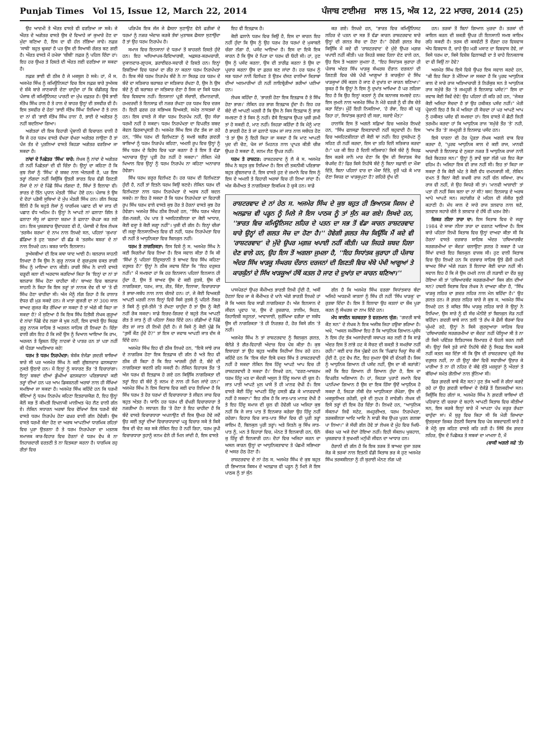Punjab Times Vol 15, Issue 12, March 22, 2014 ਪੰਜਾਬ ਟਾਈਮਜ਼ ਸਾਲ 15, ਅੰਕ 12, 22 ਮਾਰਚ, 2014 (25)
ਉਹ ਆਦਮੀ ਤੇ ਔਰਤ ਵਾਸਤੇ ਵੀ ਵਰਤਿਆ ਜਾ ਸਕੇ। ਜੇ ਔਰਤ ਦੇ ਅਗੇਤਰ ਵਾਸਤੇ ਉਸ ਦੇ ਵਿਆਹੇ ਜਾਂ ਕੁਆਰੇ ਹੋਣ ਦਾ ਮੁੱਦਾ ਬਣਿਆ ਹੈ, ਇਸ ਦਾ ਵੀ ਹੱਲ ਲੱਭਿਆ ਜਾਵੇ। ਲਫ਼ਜ਼ 'ਸਾਥੀ' ਬਹੁਤ ਢੁਕਵਾਂ ਹੈ ਪਰ ਉਸ ਦੀ ਸਿਆਸੀ ਰੰਗਤ ਬਣ ਗਈ ਹੈ। ਔਰਤ ਵਾਸਤੇ ਮੈਂ ਹਮੇਸ਼ਾ 'ਬੀਬੀ' ਲਫ਼ਜ਼ ਨੂੰ ਪਹਿਲ ਦਿੰਦਾ ਹਾਂ। ਇਹ ਹਰ ਉਮਰ ਤੇ ਰਿਸ਼ਤੇ ਦੀ ਔਰਤ ਲਈ ਵਰਤਿਆ ਜਾ ਸਕਦਾ ਹੈ।
ਲਫ਼ਜ਼ ਭਾਈ ਵੀ ਠੀਕ ਹੈ ਜੇ ਮਕਬੂਲ ਹੋ ਸਕੇ। ਹਾਂ, ਮੈਂ ਸ. ਅਜਮੇਰ ਸਿੰਘ ਨੂੰ ਕਮਿਊਨਿਸਟਾਂ ਵਿਚ ਇਸ ਲਫ਼ਜ਼ ਬਾਰੇ ਤੁਅੱਸਬ ਦੇ ਸ਼ੰਕੇ ਬਾਰੇ ਜਾਣਕਾਰੀ ਦੇਣਾ ਚਾਹੁੰਦਾ ਹਾਂ ਕਿ ਚੰਡੀਗੜ੍ਹ ਵਿਚ ਪੰਜਾਬ ਦੀ ਕਮਿਊਨਿਸਟ ਪਾਰਟੀ ਦਾ ਮੁੱਖ ਦਫ਼ਤਰ ਹੈ। ਉਥੇ ਭਾਈ ਸੰਤੋਖ ਸਿੰਘ ਹਾਲ ਹੈ ਤੇ ਹਾਲ ਦੇ ਬਾਹਰ ਉਨ੍ਹਾਂ ਦੀ ਤਸਵੀਰ ਵੀ ਹੈ। ਇਸ ਤਸਵੀਰ ਦੇ ਹੇਠਾਂ 'ਭਾਈ ਸੰਤੋਖ ਸਿੰਘ' ਲਿਖਿਆ ਹੈ ਤੇ ਹਾਲ ਦਾ ਨਾਂ ਵੀ 'ਭਾਈ ਸੰਤੋਖ ਸਿੰਘ ਹਾਲ' ਹੈ, ਭਾਈ ਦੇ ਅਗੇਤਰ ਨੂੰ ਨਹੀਂ ਬਦਲਿਆ ਗਿਆ।
ਅਗੇਤਰਾਂ ਦੀ ਇਕ ਵਿਹਾਰੀ ਪ੍ਰੇਸ਼ਾਨੀ ਵੀ ਵਿਚਾਰਨ ਵਾਲੀ ਹੈ ਕਿ ਜੇ ਹਰ ਧਰਮ ਵਾਸਤੇ ਵੱਖਰਾ ਵੱਖਰਾ ਅਗੇਤਰ ਲਾਉਣਾ ਹੈ ਤਾਂ ਪੰਜ ਤੱਤ ਦੇ ਪੁਤਲਿਆਂ ਵਾਸਤੇ ਕਿਹੜਾ ਅਗੇਤਰ ਵਰਤਿਆ ਜਾ ਸਕਦਾ ਹੈ।
ਨਾਂਵਾਂ ਦੇ ਪਿਛੇਤਰ 'ਸਿੰਘ' ਬਾਰੇ: ਲੇਖਕ ਨੂੰ ਨਾਂਵਾਂ ਦੇ ਅਗੇਤਰ ਹੀ ਨਹੀਂ ਪਿਛੇਤਰਾਂ ਦੀ ਵੀ ਚਿੰਤਾ ਹੈ। ਉਨ੍ਹਾਂ ਦਾ ਕਹਿਣਾ ਹੈ ਕਿ ਕੁਝ ਲੋਕਾਂ ਨੂੰ 'ਸਿੰਘ' ਦੇ ਸ਼ਬਦ ਨਾਲ ਐਲਰਜੀ ਹੈ, ਪਰ ਇਸ ਤਰ੍ਹਾਂ ਲੱਗਦਾ ਨਹੀਂ ਕਿਉਂਕਿ ਉਤਰੀ ਭਾਰਤ ਵਿਚ ਵੱਡੀ ਗਿਣਤੀ ਲੋਕਾਂ ਦੇ ਨਾਂ ਦੇ ਪਿੱਛੇ ਸਿੰਘ ਲੱਗਦਾ ਹੈ, ਸਿੱਖਾਂ ਤੋਂ ਇਲਾਵਾ ਵੀ। ਭਾਰਤ ਦੇ ਤਿੰਨ ਪ੍ਰਧਾਨ ਮੰਤਰੀ 'ਸਿੰਘ' ਹੋਏ ਹਨ। ਪੰਜਾਬ ਤੇ ਉਸ ਦੇ ਦੋਹਾਂ ਪੜੋਸੀ ਸੂਬਿਆਂ ਦੇ ਮੁੱਖ ਮੰਤਰੀ ਸਿੰਘ ਹਨ। ਗੱਲ ਸਿਰਫ਼ ਇੰਨੀ ਹੈ ਕਿ ਬਹੁਤੇ ਲੋਕਾਂ ਨੂੰ ਧਾਰਮਿਕ ਪਛਾਣ ਦੀ ਥਾਂ ਜਾਤ ਦੀ ਪਛਾਣ ਵੱਧ ਅਹਿਮ ਹੈ। ਉਨ੍ਹਾਂ ਨੇ ਆਪਣੇ ਨਾਂ ਫਲਾਣਾ ਗਿੱਲ ਤੇ ਫਲਾਣਾ ਸੰਧੂ ਜਾਂ ਫਲਾਣਾ ਸ਼ਰਮਾ ਤੇ ਫਲਾਣਾ ਚੋਪੜਾ ਕਰ ਲਏ ਹਨ। ਇਕ ਖੁਸ਼ਗਵਾਰ ਉਦਾਹਰਣ ਵੀ ਹੈ, ਪੰਜਾਬੀ ਦੇ ਇਕ ਲੇਖਕ 'ਤਰਸੇਮ ਸ਼ਰਮਾ' ਦੇ ਨਾਮ ਨਾਲ ਲਿਖਦੇ ਸਨ, ਪਹਿਲਾਂ 'ਕੁਮਾਰ' ਛੱਡਿਆ ਤੇ ਹੁਣ 'ਸ਼ਰਮਾ' ਵੀ ਛੱਡ ਕੇ 'ਤਰਸੇਮ ਬਸ਼ਰ' ਦੇ ਨਾਂ ਨਾਲ ਲਿਖਦੇ ਹਨ। ਬਸ਼ਰ ਯਾਨਿ ਇਨਸਾਨ।
ਤੁਅੱਸਬੀਆਂ ਦੀ ਇਕ ਕਥਾ ਯਾਦ ਆਈ ਹੈ। ਬਲਰਾਜ ਸਾਹਨੀ ਲਿਖਦਾ ਹੈ ਕਿ ਉਸ ਨੇ ਗੁਰੂ ਨਾਨਕ ਦੇ ਗੁਰਪੁਰਬ ਵਕਤ ਰਾਗੀ ਸਿੰਘ ਨੂੰ ਮਾਇਆ ਦਾਨ ਕੀਤੀ। ਰਾਗੀ ਸਿੰਘ ਨੇ ਦਾਨੀ ਵਾਸਤੇ ਚੜ੍ਹਦੀ ਕਲਾ ਦੀ ਅਰਦਾਸ ਕਰਦਿਆਂ ਕਿਹਾ ਕਿ 'ਇਨ੍ਹਾਂ ਦਾ ਨਾਂ ਤਾਂ ਬਲਰਾਜ ਸਿੰਘ ਹੋਣਾ ਚਾਹੀਦਾ ਸੀ।' ਬਾਅਦ ਵਿਚ ਬਲਰਾਜ ਸਾਹਨੀ ਨੇ ਕਿਹਾ ਕਿ ਇਸ ਤਰ੍ਹਾਂ ਤਾਂ ਨਾਨਕ ਦੇਵ ਦੀ ਥਾਂ 'ਤੇ ਵੀ ਸਿੰਘ ਹੋਣਾ ਚਾਹੀਦਾ ਸੀ। ਅੱਜ ਮੈਨੂੰ ਲੱਗ ਰਿਹਾ ਹੈ ਕਿ ਹਾਲਾਤ ਏਧਰ ਵੀ ਮੁੜ ਸਕਦੇ ਹਨ। ਜੇ ਮਾਤਾ ਗੁਜਰੀ ਦਾ ਨਾਂ 300 ਸਾਲ ਬਾਅਦ ਗੁਜਰ ਕੌਰ ਰੱਖਿਆ ਜਾ ਸਕਦਾ ਹੈ ਤਾਂ ਅੱਗੇ ਕੀ ਕਿਹਾ ਜਾ ਸਕਦਾ ਹੈ? ਮੈਂ ਸੁਣਿਆ ਹੈ ਕਿ ਇਕ ਸਿੱਖ ਹਿਤੈਸ਼ੀ ਲੇਖਕ ਗੁਰੂਆਂ ਦੇ ਨਾਂਵਾਂ ਪਿੱਛੇ ਦੇਵ ਲਗਾ ਕੇ ਖੁਸ਼ ਨਹੀਂ, ਇਸ ਵਾਸਤੇ ਉਹ ਸਿਰਫ਼ ਗੁਰੂ ਨਾਨਕ ਸਾਹਿਬ ਤੇ ਅਰਜਨ ਸਾਹਿਬ ਹੀ ਲਿਖਦਾ ਹੈ। ਚਿੰਤਾ ਵਾਲੀ ਗੱਲ ਇਹ ਹੈ ਕਿ ਜਦੋਂ ਉਸ ਨੂੰ ਖਿਆਲ ਆਇਆ ਕਿ ਰਾਮ, ਅਰਜਨ ਤੇ ਕ੍ਰਿਸ਼ਨ ਹਿੰਦੂ ਨਾਟਕਾਂ ਦੇ ਪਾਤਰ ਹਨ ਤਾਂ ਪਤਾ ਨਹੀਂ ਕੀ ਪੈਂਤੜਾ ਅਖਤਿਆਰ ਕਰੇ!
ਧਰਮ ਤੇ ਧਰਮ ਨਿਰਪੱਖਤਾ: ਬੇਸ਼ੱਕ ਏਜੰਡਾ ਗ਼ਦਰੀ ਬਾਬਿਆਂ ਬਾਰੇ ਸੀ ਪਰ ਅਜਮੇਰ ਸਿੰਘ ਨੇ ਕਈ ਗੁੰਝਲਦਾਰ ਫਲਸਫਾਨਾ ਨੁਕਤੇ ਉਠਾਏ ਹਨ। ਮੈਂ ਇਨ੍ਹਾਂ ਨੂੰ ਸਧਾਰਣ ਤੌਰ 'ਤੇ ਵਿਚਾਰਾਂਗਾ। ਇਨ੍ਹਾਂ ਸ਼ਬਦਾਂ ਦੀਆਂ ਡੂੰਘੀਆਂ ਫਲਸਫਾਨਾ ਪਰਿਭਾਸ਼ਾਵਾਂ ਕਈ ਤਰ੍ਹਾਂ ਦੀਆਂ ਹਨ ਪਰ ਆਮ ਡਿਕਸ਼ਨਰੀ ਅਰਥਾਂ ਨਾਲ ਹੀ ਸੌਖਿਆਂ ਸਮਝਿਆ ਜਾ ਸਕਦਾ ਹੈ। ਅਜਮੇਰ ਸਿੰਘ ਕਹਿੰਦੇ ਹਨ ਕਿ ਧਰਮੀ ਬੰਦਿਆਂ ਨੂੰ ਧਰਮ ਨਿਰਪੱਖ ਕਹਿਣਾ ਇਤਰਾਜ਼ਯੋਗ ਹੈ, ਇਹ ਉਨ੍ਹਾਂ ਕੋਲੋਂ ਸਭ ਤੋਂ ਕੀਮਤੀ ਇਖਲਾਕੀ ਮਾਲੀਅਤ ਖੋਹ ਲੈਣ ਵਾਲੀ ਗੱਲ ਏ। ਲੇਕਿਨ ਸਧਾਰਨ ਅਰਥਾਂ ਵਿਚ ਵੇਖਿਆਂ ਇਕ ਧਰਮੀ ਬੰਦੇ ਵਾਸਤੇ ਧਰਮ ਨਿਰਪੱਖ ਹੋਣਾ ਫਖ਼ਰ ਵਾਲੀ ਗੱਲ ਹੋਵੇਗੀ। ਉਸ ਵਾਸਤੇ ਧਰਮੀ ਬੰਦਾ ਹੋਣ ਦਾ ਅਰਥ ਆਪਣੀਆਂ ਧਾਰਮਿਕ ਰਹਿਤਾਂ ਵਿਚ ਪੂਰਾ ਉਤਰਨਾ ਹੈ ਤੇ ਧਰਮ ਨਿਰਪੱਖਤਾ ਦਾ ਮਤਲਬ ਸਮਾਜਕ ਕਾਰ-ਵਿਹਾਰ ਵਿਚ ਹੋਰਨਾਂ ਦੇ ਧਰਮ ਵੇਖ ਕੇ ਨਾ ਲਿਹਾਜ਼ਦਾਰੀ ਵਰਤਣੀ ਤੇ ਨਾ ਵਿਤਕਰਾ ਕਰਨਾ ਹੈ। ਧਾਰਮਿਕ ਰਹੁ ਰੀਤਾਂ ਵਿਚ
ਪਰਿਪੱਕ ਇਕ ਜੱਜ ਜੇ ਫੈਸਲਾ ਸੁਣਾਉਣ ਵੇਲੇ ਫਰੀਕਾਂ ਦੇ ਧਰਮਾਂ ਨੂੰ ਨਜ਼ਰ ਅੰਦਾਜ਼ ਕਰਕੇ ਤੱਥਾਂ ਮੁਤਾਬਕ ਫੈਸਲਾ ਸੁਣਾਉਂਦਾ ਹੈ ਤਾਂ ਉਹ ਧਰਮ ਨਿਰਪੱਖ ਹੈ।
ਸਮਾਜ ਵਿਚ ਇਨਸਾਨਾਂ ਦੇ ਧਰਮਾਂ ਤੋਂ ਬਾਹਰਲੇ ਰਿਸ਼ਤੇ ਹੁੰਦੇ ਹਨ। ਇਹ ਅਧਿਆਪਕ-ਵਿਦਿਆਰਥੀ, ਅਫ਼ਸਰ-ਕਰਮਚਾਰੀ, ਦੁਕਾਨਦਾਰ-ਗ੍ਰਾਹਕ, ਡਰਾਈਵਰ-ਸਵਾਰੀ ਦੇ ਰਿਸ਼ਤੇ ਹਨ। ਇਨ੍ਹਾਂ ਰਿਸ਼ਤਿਆਂ ਵਿਚ ਧਰਮਾਂ ਦਾ ਗੌਰ ਨਾ ਕਰਨਾ ਧਰਮ ਨਿਰਪੱਖਤਾ ਹੈ। ਇਕ ਸੱਚੇ ਧਰਮ ਨਿਰਪੱਖ ਬੰਦੇ ਨੇ ਨਾ ਸਿਰਫ਼ ਹਰ ਧਰਮ ਦੇ ਬੰਦੇ ਦਾ ਸਤਿਕਾਰ ਬਰਾਬਰ ਦਾ ਸਤਿਕਾਰ ਰੱਖਣਾ ਹੈ, ਉਸ ਨੇ ਉਸ ਬੰਦੇ ਨੂੰ ਵੀ ਬਰਾਬਰ ਦਾ ਸਤਿਕਾਰ ਦੇਣਾ ਹੈ ਜਿਸ ਦਾ ਕਿਸੇ ਧਰਮ ਵਿਚ ਵਿਸ਼ਵਾਸ ਨਹੀਂ। ਇਨਸਾਨਾਂ ਪ੍ਰਤੀ ਸੱਚਾਈ, ਈਮਾਨਦਾਰੀ, ਹਮਦਰਦੀ ਤੇ ਇਨਸਾਫ਼ ਦੀ ਨਜ਼ਰ ਰੱਖਣਾ ਹਰ ਧਰਮ ਵਿਚ ਦਰਜ ਹੈ। ਇਹੀ ਫਰਜ਼ ਹਰ ਸਭਿਅਕ ਵਿਅਕਤੀ, ਸਮੇਤ ਨਾਸਤਕਾਂ ਦੇ ਹਨ। ਇਸ ਵਾਸਤੇ ਜੋ ਸੱਚਾ ਧਰਮ ਨਿਰਪੱਖ ਨਹੀਂ, ਉਹ ਸੱਚਾ ਧਰਮੀ ਨਹੀਂ ਹੋ ਸਕਦਾ। ਧਰਮ ਨਿਰਪੱਖਤਾ ਦਾ ਵਿਪਰੀਤ ਸ਼ਬਦ ਕੇਵਲ ਫਿਰਕਾਪ੍ਰਸਤੀ ਹੈ। ਅਜਮੇਰ ਸਿੰਘ ਇਸ ਹੱਦ ਤੱਕ ਜਾ ਰਹੇ ਹਨ, "ਸਿੱਖ ਧਰਮ ਦੀ ਵਿਲੱਖਣਤਾ ਨੂੰ ਸਮਝੇ ਬਗੈਰ ਗ਼ਦਰੀ ਬਾਬਿਆਂ ਨੂੰ ਧਰਮ ਨਿਰਪੱਖ ਕਹਿਣਾ, ਅਮਲੀ ਰੂਪ ਵਿਚ ਉਨ੍ਹਾਂ ਨੂੰ ਸਿੱਖ ਧਰਮ ਦੇ ਵਿਰੋਧ ਵਿਚ ਖੜਾ ਕਰਨਾ ਹੈ ਤੇ ਇਸ ਤੋਂ ਵੱਡਾ ਅਨਾਚਾਰ ਉਨ੍ਹਾਂ ਪ੍ਰਤੀ ਹੋਰ ਨਹੀਂ ਹੋ ਸਕਦਾ।" ਲੇਕਿਨ ਮੇਰੇ ਖਿਆਲ ਵਿਚ ਉਨ੍ਹਾਂ ਨੂੰ ਧਰਮ ਨਿਰਪੱਖ ਨਾ ਕਹਿਣਾ ਅਨਾਚਾਰ ਹੋਵੇਗਾ।
ਸਿੱਖ ਧਰਮ ਜ਼ਰੂਰ ਵਿਲੱਖਣ ਹੈ। ਹਰ ਧਰਮ ਦੀ ਵਿਲੱਖਣਤਾ ਹੁੰਦੀ ਹੈ, ਨਹੀਂ ਤਾਂ ਇਤਨੇ ਧਰਮ ਕਿਉਂ ਬਣਦੇ। ਲੇਕਿਨ ਧਰਮ ਦੀ ਵਿਲੱਖਣਤਾ ਨਾਲ ਧਰਮ ਨਿਰਪੱਖਤਾ ਦੇ ਅਰਥ ਨਹੀਂ ਬਦਲ ਸਕਦੇ। ਨਾ ਇਹ ਹੋ ਸਕਦਾ ਹੈ ਕਿ ਧਰਮ ਨਿਰਪੱਖਤਾ ਦਾ ਵਿਹਾਰੀ ਰੂਪ ਸਿੱਖ ਧਰਮ ਵਾਲੇ ਵਾਸਤੇ ਕੁਝ ਹੋਰ ਤੇ ਹੋਰਨਾਂ ਵਾਸਤੇ ਕੁਝ ਹੋਰ ਹੋਵੇਗਾ। ਅਜਮੇਰ ਸਿੰਘ ਠੀਕ ਲਿਖਦੇ ਹਨ, "ਸਿੱਖ ਧਰਮ ਅੰਦਰ ਤੰਗ-ਨਜ਼ਰੀ, ਪੱਖ ਪਾਤ ਤੇ ਅਸਹਿਣਸ਼ੀਲਤਾ ਦਾ ਕੋਈ ਆਧਾਰ, ਕੋਈ ਵਜ੍ਹਾ ਤੇ ਕੋਈ ਜਗ੍ਹਾ ਨਹੀਂ"। ਖੁਸ਼ੀ ਦੀ ਗੱਲ ਹੈ। ਇਨ੍ਹਾਂ ਚੀਜ਼ਾਂ ਦੀ ਜਗ੍ਹਾ ਇਨਸਾਨੀਅਤ ਵਿਚ ਵੀ ਨਹੀਂ, ਧਰਮ ਨਿਰਪੱਖਤਾ ਵਿਚ ਵੀ ਨਹੀਂ ਤੇ ਆਧੁਨਿਕਤਾ ਵਿਚ ਬਿਲਕੁਲ ਨਹੀਂ।
ਧਰਮ ਤੇ ਨਾਗਰਿਕਤਾ: ਇਸ ਵਿਸ਼ੇ ਨੂੰ ਸ. ਅਜਮੇਰ ਸਿੰਘ ਨੇ ਕਈ ਸਿਰਲੇਖਾਂ ਵਿਚ ਲਿਆ ਹੈ। ਇਕ ਸਵਾਲ ਕੀਤਾ ਹੈ ਕਿ ਕੀ 'ਸਿੱਖਾਂ ਨੂੰ ਪਹਿਲਾਂ ਹਿੰਦੁਸਤਾਨੀ ਤੇ ਬਾਅਦ ਵਿਚ ਸਿੱਖ ਕਹਿਣਾ ਦਰੁਸਤ ਹੈ?' ਉਨ੍ਹਾਂ ਨੇ ਠੀਕ ਜਵਾਬ ਦਿੱਤਾ ਕਿ "ਇਹ ਦਰੁਸਤ ਨਹੀਂ।" ਮੈਂ ਸਮਝਦਾ ਹਾਂ ਕਿ ਹਰ ਇਨਸਾਨ ਪਹਿਲਾਂ ਇਨਸਾਨ ਹੀ ਹੁੰਦਾ ਹੈ, ਉਸ ਤੋਂ ਬਾਅਦ ਉਸ ਦੇ ਕਈ ਰੁਤਬੇ, ਉਸ ਦੀ ਨਾਗਰਿਕਤਾ, ਧਰਮ, ਜਾਤ, ਗੋਤ, ਕਿੱਤਾ, ਇਲਾਕਾ, ਵਿਚਾਰਧਾਰਾ ਤੇ ਭਾਸ਼ਾ-ਸਬੰਧ ਨਾਲ ਨਾਲ ਚੱਲਦੇ ਹਨ। ਹਾਂ, ਜੇ ਕੋਈ ਵਿਅਕਤੀ ਆਪਣੀ ਮਰਜ਼ੀ ਨਾਲ ਇਨ੍ਹਾਂ ਵਿਚੋਂ ਕਿਸੇ ਰੁਤਬੇ ਨੂੰ ਪਹਿਲੇ ਨੰਬਰ ਤੇ ਕਿਸੇ ਨੂੰ ਦੂਜੇ-ਤੀਜੇ 'ਤੇ ਰੱਖਣਾ ਚਾਹੁੰਦਾ ਹੈ ਤਾਂ ਉਸ ਨੂੰ ਕੋਈ ਨਹੀਂ ਰੋਕ ਸਕਦਾ। ਸਾਡੇ ਇਰਦ-ਗਿਰਦ ਦੇ ਬਹੁਤੇ ਲੋਕ ਆਪਣੀ ਗੋਤ ਤੇ ਜਾਤ ਨੂੰ ਹੀ ਪਹਿਲਾ ਨੰਬਰ ਦਿੰਦੇ ਹਨ। ਗੱਡੀਆਂ ਦੇ ਪਿੱਛੇ ਗੋਤ ਜਾਂ ਜਾਤ ਹੀ ਲਿਖੀ ਹੁੰਦੀ ਹੈ। ਜੇ ਕਿਸੇ ਨੂੰ ਕੋਈ ਪੁੱਛੇ ਕਿ "ਤੁਸੀਂ ਕੌਣ ਹੁੰਦੇ ਹੋ?" ਤਾਂ ਇਸ ਦਾ ਜਵਾਬ ਆਪਣੀ ਜਾਤ ਦੱਸ ਕੇ ਦਿੰਦੇ ਹਨ।
ਅਜਮੇਰ ਸਿੰਘ ਇਹ ਵੀ ਠੀਕ ਲਿਖਦੇ ਹਨ, "ਇਕੋ ਸਾਂਝੇ ਰਾਜ ਦੇ ਨਾਗਰਿਕ ਹੋਣਾ ਇਕ ਇਤਫ਼ਾਕ ਦੀ ਗੱਲ ਹੈ ਅਤੇ ਇਹ ਵੀ ਠੀਕ ਹੀ ਕਿਹਾ ਹੈ ਕਿ ਇਹ ਆਰਜ਼ੀ ਹੁੰਦੀ ਹੈ, ਬੰਦੇ ਦੀ ਨਾਗਰਿਕਤਾ ਬਦਲੀ ਰਹਿ ਸਕਦੀ ਹੈ। ਲੇਕਿਨ ਵਿਹਾਰਕ ਤੌਰ 'ਤੇ ਅੱਜ ਧਰਮ ਵੀ ਇਤਫ਼ਾਕ ਹੋ ਗਏ ਹਨ ਕਿਉਂਕਿ ਨਾਗਰਿਕਤਾ ਦੀ ਤਰ੍ਹਾਂ ਇਹ ਵੀ ਬੰਦੇ ਨੂੰ ਜਨਮ ਦੇ ਨਾਲ ਹੀ ਮਿਲ ਜਾਂਦੇ ਹਨ।" ਅਜਮੇਰ ਸਿੰਘ ਨੇ ਇਸ ਕਿਤਾਬ ਵਿਚ ਕਈ ਵਾਰ ਲਿਖਿਆ ਹੈ ਕਿ ਸਿੱਖ ਧਰਮ ਤੇ ਹੋਰ ਧਰਮਾਂ ਦੀ ਵਿਚਾਰਧਾਰਾ ਤੇ ਜੀਵਨ ਜਾਚ ਵਿਚ ਬਹੁਤ ਅੰਤਰ ਹੈ। ਯਾਨਿ ਹਰ ਧਰਮ ਦੀ ਵੱਖਰੀ ਵਿਚਾਰਧਾਰਾ ਤੇ ਨਜ਼ਰੀਆ ਹੈ। ਸਧਾਰਨ ਤੌਰ 'ਤੇ ਹੋਣਾ ਤੇ ਇਹ ਚਾਹੀਦਾ ਹੈ ਕਿ ਬੰਦੇ ਵਾਸਤੇ ਵਿਚਾਰਧਾਰਾ ਅਪਨਾਉਣ ਦੀ ਇਕ ਉਮਰ ਹੋਵੇ ਜਦੋਂ ਉਹ ਕਈ ਤਰ੍ਹਾਂ ਦੀਆਂ ਵਿਚਾਰਧਾਰਾਵਾਂ ਪੜ੍ਹ ਵਿਚਾਰ ਸਕੇ ਤੇ ਕਿਸੇ ਇਕ ਦੀ ਚੋਣ ਕਰ ਸਕੇ ਲੇਕਿਨ ਇਹ ਹੋ ਨਹੀਂ ਰਿਹਾ, ਧਰਮ ਰੂਪੀ ਵਿਚਾਰਧਾਰਾ ਤੁਹਾਨੂੰ ਜਨਮ ਵੇਲੇ ਹੀ ਮਿਲ ਜਾਂਦੀ ਹੈ, ਇਸ ਵਾਸਤੇ
ਇਹ ਵੀ ਇਤਫ਼ਾਕ ਹੈ।
ਕੋਈ ਫਲਾਨੇ ਧਰਮ ਵਿਚ ਕਿਉਂ ਹੈ, ਇਸ ਦਾ ਕਾਰਨ ਇਹ ਨਹੀਂ ਹੁੰਦਾ ਕਿ ਉਸ ਨੂੰ ਉਹ ਧਰਮ ਹੋਰ ਧਰਮਾਂ ਦੇ ਮੁਕਾਬਲੇ ਚੰਗਾ ਲੱਗਾ ਹੈ, ਪਸੰਦ ਆਇਆ ਹੈ। ਇਸ ਦਾ ਇਕੋ ਇਕ ਕਾਰਨ ਹੈ ਕਿ ਉਸ ਦੇ ਪਿਤਾ ਦਾ ਧਰਮ ਵੀ ਓਹੀ ਸੀ। ਹਾਂ, ਹੁਣ ਉਸ ਨੂੰ ਪਸੰਦ ਕਰਨਾ, ਉਸ ਦੀ ਤਾਰੀਫ਼ ਕਰਨਾ ਤੇ ਉਸ ਦਾ ਪ੍ਰਚਾਰ ਕਰਨਾ ਉਸ ਦਾ ਫ਼ਰਜ਼ ਬਣ ਜਾਂਦਾ ਹੈ। ਹਰ ਧਰਮ ਨੂੰ ਸਭ ਧਰਮਾਂ ਨਾਲੋਂ ਵਿਲੱਖਣ ਤੇ ਉਤਮ ਦੱਸਣ ਵਾਲੀਆਂ ਕਿਤਾਬਾਂ ਦੀਆਂ ਅਲਮਾਰੀਆਂ ਹੀ ਨਹੀਂ ਲਾਇਬ੍ਰੇਰੀਆਂ ਭਰੀਆਂ ਪਈਆਂ ਹਨ।
ਲੇਖਕ ਕਹਿੰਦਾ ਹੈ, 'ਭਾਰਤੀ ਹੋਣਾ ਇਕ ਇਤਫ਼ਾਕ ਹੈ ਤੇ ਸਿੱਖ ਹੋਣਾ ਭਾਗ।' ਲੇਕਿਨ ਹਰ ਭਾਗ ਇਤਫ਼ਾਕ ਹੁੰਦਾ ਹੈ। ਇਹ ਹਰ ਬੰਦੇ ਦੀ ਆਪਣੀ ਮਰਜ਼ੀ ਹੈ ਕਿ ਉਸ ਨੇ ਕਿਸ ਇਤਫ਼ਾਕ ਨੂੰ ਭਾਗ ਸਮਝਣਾ ਹੈ ਤੇ ਕਿਸ ਨੂੰ ਨਹੀਂ। ਵੈਸੇ ਇਤਫ਼ਾਕ ਉਪਰ ਖੁਸ਼ੀ ਗ਼ਮੀ ਤਾਂ ਹੋ ਸਕਦੀ ਹੈ, ਮਾਣ ਨਹੀਂ। ਜਿਹੜਾ ਕਹਿੰਦਾ ਹੈ ਕਿ ਮੈਨੂੰ ਮਾਣ ਹੈ ਭਾਰਤੀ ਹੋਣ ਤੇ ਜਾਂ ਫਲਾਣੇ ਧਰਮ ਜਾਂ ਜਾਤ ਨਾਲ ਸਬੰਧਤ ਹੋਣ 'ਤੇ ਤਾਂ ਉਸ ਨੂੰ ਇਹੀ ਕਿਹਾ ਜਾ ਸਕਦਾ ਹੈ ਕਿ ਮਾਣ ਆਪਣੀ ਖੁਦ ਦੀ ਚੋਣ, ਖੋਜ ਜਾਂ ਮਿਹਨਤ ਨਾਲ ਪ੍ਰਾਪਤ ਕੀਤੀ ਚੀਜ਼ ਉਪਰ ਹੋ ਸਕਦਾ ਹੈ, ਜਨਮ ਲੈਣ ਉਪਰ ਨਹੀਂ।
ਧਰਮ ਤੇ ਰਾਸ਼ਟਰ: ਰਾਸ਼ਟਰਵਾਦ ਨੂੰ ਲੈ ਕੇ ਸ. ਅਜਮੇਰ ਸਿੰਘ ਨੇ ਬਹੁਤ ਕੁਝ ਲਿਖਿਆ ਹੈ। ਇਸ ਦੀ ਤਕਨੀਕੀ ਪਰਿਭਾਸ਼ਾ ਬਹੁਤ ਗੁੰਝਲਦਾਰ ਹੈ, ਇਸ ਵਾਸਤੇ ਹੁਣ ਦੇ ਜ਼ਮਾਨੇ ਵਿਚ ਇਸ ਨੂੰ ਇਸ ਦੇ ਅਮਲੀ ਤੇ ਵਿਹਾਰੀ ਅਰਥਾਂ ਵਿਚ ਹੀ ਲਿਆ ਜਾਂਦਾ ਹੈ। ਅੱਜ ਕੌਮੀਅਤ ਤੇ ਨਾਗਰਿਕਤਾ ਇਕਮਿਕ ਹੋ ਚੁਕੇ ਹਨ। ਸਾਡੇ
ਕਰ ਗਏ। ਲਿਖਦੇ ਹਨ, "ਭਾਰਤ ਵਿਚ ਕਮਿਊਨਿਸਟ ਲਹਿਰ ਦੇ ਪਤਨ ਦਾ ਸਭ ਤੋਂ ਵੱਡਾ ਕਾਰਨ ਰਾਸ਼ਟਰਵਾਦ ਬਾਰੇ ਉਨ੍ਹਾਂ ਦੀ ਗਲਤ ਸੋਚ ਦਾ ਹੋਣਾ ਹੈ।" ਹੋਵੇਗੀ ਗ਼ਲਤ ਸੋਚ ਕਿਉਂਕਿ ਮੈਂ ਕਦੇ ਵੀ 'ਰਾਸ਼ਟਰਵਾਦ' ਦੇ ਮੁੱਦੇ ਉਪਰ ਮਗ਼ਜ਼ ਖਪਾਈ ਨਹੀਂ ਕੀਤੀ। ਪਰ ਜਿਹੜੇ ਸ਼ਬਦ ਹਿਲਾ ਦੇਣ ਵਾਲੇ ਹਨ, ਉਹ ਇਸ ਤੋਂ ਅਗਲਾ ਜੁਮਲਾ ਹੈ, "ਇਹ ਸਿਧਾਂਤਕ ਕੁਰਾਹਾ ਹੀ ਪੰਜਾਬ ਅੰਦਰ ਸਿੱਖ ਖਾੜਕੂ ਸੰਘਰਸ਼ ਦੌਰਾਨ ਦਰਜਨਾਂ ਦੀ ਗਿਣਤੀ ਵਿਚ ਖੱਬੇ ਪੱਖੀ ਆਗੂਆਂ ਤੇ ਕਾਰਕੁੰਨਾਂ ਦੇ ਸਿੱਖ ਖਾੜਕੂਆਂ ਹੱਥੋਂ ਕਤਲ ਹੋ ਜਾਣ ਦੇ ਦੁਖਾਂਤ ਦਾ ਕਾਰਨ ਬਣਿਆ।" ਸ਼ੁਕਰ ਹੈ ਕਿ ਉਨ੍ਹਾਂ ਨੇ ਇਸ ਨੂੰ ਦੁਖਾਂਤ ਆਖਿਆ ਹੈ ਪਰ ਲਹਿਜਾ ਇਹ ਹੈ ਕਿ ਉਹ ਇਨ੍ਹਾਂ ਕਤਲਾਂ ਨੂੰ ਹੱਕ ਬਨਾਜਬ ਸਮਝਦੇ ਹਨ। ਇਸ ਜੁਮਲੇ ਨਾਲ ਅਜਮੇਰ ਸਿੰਘ ਨੇ ਮੇਰੇ ਵਰਗੇ ਨੂੰ ਵੀ ਰੱਬ ਚੇਤੇ ਕਰਾ ਦਿੱਤਾ। ਮੂੰਹੋਂ ਇਹੀ ਨਿਕਲਿਆ, 'ਹੇ ਰੱਬਾ, ਇਹ ਕੀ ਪੜ੍ਹ ਰਿਹਾ ਹਾਂ, ਸਿਧਾਂਤਕ ਕੁਰਾਹੇ ਦੀ ਸਜ਼ਾ, ਸਜ਼ਾਏ ਮੌਤ?'
ਹਾਲਾਂਕਿ ਇਸ ਤੋਂ ਅਗਲੇ ਸਫ਼ਿਆਂ ਵਿਚ ਅਜਮੇਰ ਲਿਖਦੇ ਹਨ, "ਸਿੱਖ ਫਲਸਫ਼ਾ ਇਕਤਾਵਾਦੀ ਨਹੀਂ ਬਹੁਵਾਦੀ ਹੈ। ਇਸ ਵਿਚ ਅਸਹਿਣਸ਼ੀਲਤਾ ਦੀ ਕੋਈ ਥਾਂ ਨਹੀਂ। ਇਹ ਦੂਸਰੇਪਣ ਨੂੰ ਸਹਿਣ ਹੀ ਨਹੀਂ ਕਰਦਾ, ਇਸ ਦਾ ਤਹਿ ਦਿਲੋਂ ਸਤਿਕਾਰ ਕਰਦਾ ਹੈ।" ਪਰ ਕੀ ਇਹ ਹੈ ਦਿਲੀ ਸਤਿਕਾਰ? ਕਿਸੇ ਬੰਦੇ ਨੂੰ ਸਿਰਫ਼ ਇਸ ਕਰਕੇ ਜਾਨੋਂ ਮਾਰ ਦੇਣਾ ਕਿ ਉਸ ਦੀ ਸਿਧਾਂਤਕ ਸੋਚ ਬੇਪਸੰਦ ਹੈ? ਫਿਰ ਕਿਸੇ ਨਿਹੱਥੇ ਬੰਦੇ ਨੂੰ ਬਿਨਾ ਸਫ਼ਾਈ ਦਾ ਮੌਕਾ ਦਿੱਤੇ, ਬਿਨਾ ਪਹਿਲਾਂ ਵਾਰ ਦਾ ਮੌਕਾ ਦਿੱਤੇ, ਦੂਰੋਂ ਖੜੇ ਕੇ ਮਾਰ ਦੇਣਾ ਕਿਧਰ ਦਾ ਖਾੜਕੂਪੁਣਾ ਹੈ? ਗਹਿਰੇ ਦੁੱਖ ਦੀ
ਰਾਸ਼ਟਰਵਾਦ ਦੇ ਨਾਂ ਹੇਠ ਸ. ਅਜਮੇਰ ਸਿੰਘ ਦੇ ਕੁਝ ਬਹੁਤ ਹੀ ਭਿਆਨਕ ਕਿਸਮ ਦੇ ਅਲਫ਼ਾਜ਼ ਵੀ ਪੜ੍ਹਨ ਨੂੰ ਮਿਲੇ ਜੋ ਇਸ ਪਾਠਕ ਨੂੰ ਤਾਂ ਸੁੰਨ ਕਰ ਗਏ। ਲਿਖਦੇ ਹਨ, ''ਭਾਰਤ ਵਿਚ ਕਮਿਊਨਿਸਟ ਲਹਿਰ ਦੇ ਪਤਨ ਦਾ ਸਭ ਤੋਂ ਵੱਡਾ ਕਾਰਨ ਰਾਸ਼ਟਰਵਾਦ ਬਾਰੇ ਉਨ੍ਹਾਂ ਦੀ ਗਲਤ ਸੋਚ ਦਾ ਹੋਣਾ ਹੈ।'' ਹੋਵੇਗੀ ਗ਼ਲਤ ਸੋਚ ਕਿਉਂਕਿ ਮੈਂ ਕਦੇ ਵੀ 'ਰਾਸ਼ਟਰਵਾਦ' ਦੇ ਮੁੱਦੇ ਉਪਰ ਮਗ਼ਜ਼ ਖਪਾਈ ਨਹੀਂ ਕੀਤੀ। ਪਰ ਜਿਹੜੇ ਸ਼ਬਦ ਹਿਲਾ ਦੇਣ ਵਾਲੇ ਹਨ, ਉਹ ਇਸ ਤੋਂ ਅਗਲਾ ਜੁਮਲਾ ਹੈ, ''ਇਹ ਸਿਧਾਂਤਕ ਕੁਰਾਹਾ ਹੀ ਪੰਜਾਬ ਅੰਦਰ ਸਿੱਖ ਖਾੜਕੂ ਸੰਘਰਸ਼ ਦੌਰਾਨ ਦਰਜਨਾਂ ਦੀ ਗਿਣਤੀ ਵਿਚ ਖੱਬੇ ਪੱਖੀ ਆਗੂਆਂ ਤੇ ਕਾਰਕੁੰਨਾਂ ਦੇ ਸਿੱਖ ਖਾੜਕੂਆਂ ਹੱਥੋਂ ਕਤਲ ਹੋ ਜਾਣ ਦੇ ਦੁਖਾਂਤ ਦਾ ਕਾਰਨ ਬਣਿਆ।''
ਪਾਸਪੋਰਟਾਂ ਉਪਰ ਕੌਮੀਅਤ ਭਾਰਤੀ ਲਿਖੀ ਹੁੰਦੀ ਹੈ, ਅਸੀਂ ਹੋਟਲਾਂ ਵਿਚ ਜਾ ਕੇ ਕੌਮੀਅਤ ਦੇ ਖਾਨੇ ਅੱਗੇ ਭਾਰਤੀ ਲਿਖਦੇ ਹਾਂ ਜੋ ਕਿ ਅਸਲ ਵਿਚ ਸਾਡੀ ਨਾਗਰਿਕਤਾ ਹੈ। ਅੱਜ ਇਨਸਾਨ ਦੇ ਜੀਵਨ ਪ੍ਰਵਾਹ 'ਚ, ਉਸ ਦੇ ਰੁਜ਼ਗਾਰ, ਤਾਲੀਮ, ਸਿਹਤ, ਰਿਹਾਇਸ਼ੀ ਸਹੂਲਤਾਂ, ਆਵਾਜਾਈ, ਸੁਰੱਖਿਆ ਵਗੈਰਾ ਦਾ ਸਬੰਧ ਉਸ ਦੀ ਨਾਗਰਿਕਤਾ 'ਤੇ ਹੀ ਨਿਰਭਰ ਹੈ, ਹੋਰ ਕਿਸੇ ਗੱਲ 'ਤੇ ਨਹੀਂ।
ਅਜਮੇਰ ਸਿੰਘ ਨੇ ਤਾਂ ਰਾਸ਼ਟਰਵਾਦ ਨੂੰ ਬਿਲਕੁਲ ਗ਼ਲਤ, ਬੇਲੋੜੇ ਤੇ ਗੈਰ-ਵਿਹਾਰੀ ਅੰਦਾਜ਼ ਵਿਚ ਪੇਸ਼ ਕੀਤਾ ਹੈ। ਕੁਝ ਇਬਾਰਤਾਂ ਤਾਂ ਉਹ ਬਹੁਤ ਅਜੀਬ ਜਿਹੀਆਂ ਲਿਖ ਰਹੇ ਹਨ। ਕਹਿੰਦੇ ਹਨ ਕਿ 'ਇਕ ਬੰਦਾ ਇਕੋ ਵਕਤ ਸਿੱਖ ਤੇ ਰਾਸ਼ਟਰਵਾਦੀ ਨਹੀਂ ਹੋ ਸਕਦਾ ਲੇਕਿਨ ਇਕ ਹਿੰਦੂ ਆਪਣੇ ਆਪ ਵਿਚ ਹੀ ਰਾਸ਼ਟਰਵਾਦੀ ਹੋ ਸਕਦਾ ਹੈ।' ਲਿਖਦੇ ਹਨ, "ਵਰਣ-ਆਸ਼ਰਮ ਧਰਮ ਹਿੰਦੂ ਮਤ ਦਾ ਕੇਂਦਰੀ ਅਸੂਲ ਤੇ ਹਿੰਦੂ ਸਮਾਜ ਦੀ ਚੂਲ ਹੈ। ਜਾਤ ਪਾਤੀ ਆਪਣੇ ਮੂਲ ਖਾਸੇ ਤੋਂ ਹੀ ਮਾਨਵ ਦੋਖੀ ਹੈ। ਇਸ ਵਾਸਤੇ ਕੋਈ ਹਿੰਦੂ ਆਪਣੀ ਹਿੰਦੂ ਹਸਤੀ ਛੱਡ ਕੇ ਮਾਨਵਵਾਦੀ ਨਹੀਂ ਹੋ ਸਕਦਾ।" ਇਹ ਠੀਕ ਹੈ ਕਿ ਜਾਤ-ਪਾਤ ਮਾਨਵ ਦੋਖੀ ਹੈ ਤੇ ਇਹ ਹਿੰਦੂ ਸਮਾਜ ਦੀ ਚੂਲ ਵੀ ਹੋਵੇਗੀ ਪਰ ਅਜਿਹਾ ਕੁਝ ਨਹੀਂ ਕਿ ਜੋ ਜਾਤ ਪਾਤ ਤੋਂ ਇਨਕਾਰ ਕਰੇਗਾ ਉਹ ਹਿੰਦੂ ਨਹੀਂ ਰਹੇਗਾ। ਵਿਹਾਰ ਵਿਚ ਜਾਤ-ਪਾਤ ਸਿੱਖਾਂ ਵਿਚ ਵੀ ਪੂਰੀ ਤਰ੍ਹਾਂ ਕਾਇਮ ਹੈ, ਬਿਲਕੁਲ ਪੂਰੀ ਤਰ੍ਹਾਂ। ਅਤੇ ਜਿਤਨੇ ਕੁ ਸਿੱਖ ਜਾਤ-ਪਾਤ ਨੂੰ, ਮਨ ਤੇ ਵਿਹਾਰਾਂ ਵਿਚ, ਮੰਨਣ ਤੋਂ ਇਨਕਾਰੀ ਹਨ, ਓਨੇ ਕੁ ਹਿੰਦੂ ਵੀ ਇਨਕਾਰੀ ਹਨ। ਦੋਹਾਂ ਵਿਚ ਅਜਿਹਾ ਕਰਨ ਦਾ ਅਸਲ ਕਾਰਨ ਉਨ੍ਹਾਂ ਦਾ ਆਧੁਨਿਕਤਾਵਾਦ ਤੇ ਪੱਛਮੀ ਸਭਿਅਤਾ ਦੇ ਅਸਰ ਹੇਠ ਹੋਣਾ ਹੈ।
ਰਾਸ਼ਟਰਵਾਦ ਦੇ ਨਾਂ ਹੇਠ ਸ. ਅਜਮੇਰ ਸਿੰਘ ਦੇ ਕੁਝ ਬਹੁਤ ਹੀ ਭਿਆਨਕ ਕਿਸਮ ਦੇ ਅਲਫ਼ਾਜ਼ ਵੀ ਪੜ੍ਹਨ ਨੂੰ ਮਿਲੇ ਜੋ ਇਸ ਪਾਠਕ ਨੂੰ ਤਾਂ ਸੁੰਨ
ਗੱਲ ਹੈ ਕਿ ਅਜਮੇਰ ਸਿੰਘ ਵਰਗਾ ਸਿਧਾਂਤਕਾਰ ਬੰਦਾ ਅਜਿਹੇ ਅਧਰਮੀ ਕਾਤਲਾਂ ਨੂੰ ਸਿੱਖ ਹੀ ਨਹੀਂ 'ਸਿੱਖ ਖਾੜਕੂ' ਦਾ ਰੁਤਬਾ ਦਿੰਦਾ ਹੈ। ਇਸ ਤੋਂ ਇਲਾਵਾ ਉਹ ਕਤਲਾਂ ਦਾ ਸ਼ੌਕ ਪੂਰਾ ਕਰਨ ਨੂੰ ਸੰਘਰਸ਼ ਦਾ ਨਾਮ ਦਿੰਦੇ ਹਨ।
ਮੱਧ ਕਾਲੀਨ ਬਰਬਰਤਾ ਤੇ ਵਰਤਮਾਨ ਯੁੱਗ: "ਗਦਰੀ ਬਾਬੇ ਕੌਣ ਸਨ" ਦੇ ਲੇਖਕ ਨੇ ਇਕ ਅਜੀਬ ਜਿਹਾ ਹਉਕਾ ਭਰਿਆ ਹੈ। ਅਖੇ, "ਅਸਲ ਸਮੱਸਿਆ ਇਹ ਹੈ ਕਿ ਆਧੁਨਿਕ ਗਿਆਨ-ਪ੍ਰਬੰਧ ਨੇ ਇਸ ਹੱਦ ਤੱਕ ਅਜਾਰੇਦਾਰੀ ਸਥਾਪਤ ਕਰ ਲਈ ਹੈ ਕਿ ਸਾਡੇ ਅੰਦਰ ਇਸ ਤੋਂ ਲਾਂਭੇ ਹਟ ਕੇ ਸੋਚਣ ਦੀ ਸ਼ਕਤੀ ਤੇ ਸਮਰੱਥਾ ਨਹੀਂ ਰਹੀ।" ਕਈ ਵਾਰ ਲੋਕ ਪੁੱਛਦੇ ਹਨ ਕਿ 'ਪਿਛਾਂਹ ਖਿਚੂ' ਸੋਚ ਕੀ ਹੁੰਦੀ ਹੈ, ਹੁਣ ਵੇਖ ਲੈਣ, ਇਹ ਜੁਮਲਾ ਉਸੇ ਦੀ ਵੰਨਗੀ ਹੈ। ਜਿਸ ਨੂੰ ਆਧੁਨਿਕ ਗਿਆਨ ਹੀ ਪਸੰਦ ਨਹੀਂ, ਉਸ ਦਾ ਕੀ ਕਰਾਂਗੇ? ਜਦੋਂ ਕਿ ਇਹ ਗਿਆਨ ਹੀ ਗਿਆਨ ਹੁੰਦਾ ਹੈ, ਇਸ ਦਾ ਵਿਪਰੀਤ ਅਗਿਆਨ ਹੈ। ਹਾਂ, ਜਿਹੜਾ ਪੁਰਾਣੇ ਜਮਾਨੇ ਵਿਚ ਪਨਪਿਆ ਗਿਆਨ ਹੈ ਉਸ ਦਾ ਇਕ ਹਿੱਸਾ ਉਦੋਂ ਆਧੁਨਿਕ ਹੋ ਸਕਦਾ ਹੈ, ਜਿਹੜਾ ਲੰਬੀ ਦੇਰ ਆਧੁਨਿਕਤਾ ਰੱਖੇਗਾ, ਉਸ ਦੀ ਮਕਬੂਲੀਅਤ ਰਹੇਗੀ, ਦੂਜੇ ਦੀ ਲੁਪਤ ਹੋ ਜਾਵੇਗੀ। ਲੇਖਕ ਦੀ ਇਸੇ ਤਰ੍ਹਾਂ ਦੀ ਇਕ ਹੋਰ ਚਿੰਤਾ ਹੈ। ਲਿਖਦੇ ਹਨ, "ਆਧੁਨਿਕ ਸੰਕਲਪਾਂ ਜਿਵੇਂ ਸਟੇਟ, ਜਮਹੂਰੀਅਤ, ਧਰਮ ਨਿਰਪੱਖਤਾ, ਤਰਕਸ਼ੀਲਤਾ ਆਦਿ ਆਦਿ ਨੇ ਸਾਡੀ ਸੋਚ ਉਪਰ ਪੂਰਨ ਗਲਬਾ ਪਾ ਲਿਆ।" ਜੇ ਸੱਚੀ ਗੱਲ ਹੋਵੇ ਤਾਂ ਲੇਖਕ ਦੇ ਮੂੰਹ ਵਿਚ ਘਿਓ-ਸ਼ੱਕਰ ਪਰ ਅਜੇ ਏਦਾਂ ਹੋਇਆ ਨਹੀਂ। ਇਹੀ ਸੰਕਲਪ ਖੁਸ਼ਹਾਲ, ਖੁਸ਼ਗਵਾਰ ਤੇ ਸੁਖਮਈ ਮਨੁੱਖੀ ਜੀਵਨ ਦਾ ਆਧਾਰ ਹਨ।
ਹੈਰਾਨੀ ਦੀ ਗੱਲ ਹੈ ਕਿ ਇਕ ਤਰਕ ਤੋਂ ਬਾਅਦ ਦੂਜਾ ਤਰਕ ਜੋੜ ਕੇ ਤਰਕਾਂ ਨਾਲ ਇਤਨੀ ਵੱਡੀ ਕਿਤਾਬ ਭਰ ਕੇ ਹੁਣ ਅਜਮੇਰ ਸਿੰਘ ਤਰਕਸ਼ੀਲਤਾ ਨੂੰ ਹੀ ਬੁਰਾਈ ਮੰਨਣ ਲੱਗ ਪਏ
ਹਨ। ਤਰਕਾਂ ਤੋਂ ਬਿਨਾਂ ਗਿਆਨ ਮੁਰਦਾ ਹੈ। ਤਰਕਾਂ ਦੀ ਕਾਇਲ ਕਰਨ ਦੀ ਸ਼ਕਤੀ ਉਪਰ ਹੀ ਇਨਸਾਨੀ ਸਮਝ ਕਾਇਮ ਰਹਿ ਸਕਦੀ ਹੈ। ਤਰਕ ਦੀ ਕਸਵੱਟੀ ਤੋਂ ਦੌੜਦਾ ਹਰ ਵਿਸ਼ਵਾਸ ਅੰਧ ਵਿਸ਼ਵਾਸ ਹੈ, ਚਾਹੇ ਉਹ ਮੜੀ ਮਸਾਣ ਦਾ ਵਿਸ਼ਵਾਸ ਹੋਵੇ, ਜਾਂ ਕਿਸੇ ਧਰਮ ਦਾ, ਕਿਸੇ ਵਿਸ਼ੇਸ਼ ਫਿਲਾਸਫੀ ਦਾ ਤੇ ਚਾਹੇ ਇਨਕਲਾਬ ਦਾ ਵੀ ਕਿਉਂ ਨਾ ਹੋਵੇ?
ਅਜਮੇਰ ਸਿੰਘ ਇਸੇ ਵਿਸ਼ੇ ਉਪਰ ਇਕ ਸਵਾਲ ਕਰਦੇ ਹਨ, "ਕੀ ਇਹ ਕਿਹਾ ਤੇ ਮੰਨਿਆ ਜਾ ਸਕਦਾ ਹੈ ਕਿ ਪੂਰਵ ਆਧੁਨਿਕ ਕਾਲ ਦੇ ਸਾਰੇ ਰਾਜ ਅਤਿਆਚਾਰੀ ਤੇ ਨਿਰੰਕੁਸ਼ ਸਨ ਤੇ ਆਧੁਨਿਕ ਰਾਜ ਸਮੁੱਚੇ ਤੌਰ 'ਤੇ ਜਮਹੂਰੀ ਤੇ ਇਨਸਾਫ਼ ਪਸੰਦ?" ਇਸ ਦਾ ਜਵਾਬ ਕੋਈ ਕਿਵੇਂ ਦੇਵੇ! ਉਹ ਪਹਿਲਾਂ ਹੀ ਕਹਿ ਰਹੇ ਹਨ, "ਜੇਕਰ ਕੋਈ ਅਜਿਹਾ ਸੋਚਦਾ ਹੈ ਤਾਂ ਉਹ ਹਕੀਕਤ ਪਸੰਦ ਨਹੀਂ।" ਮੇਰੀ ਪ੍ਰੇਸ਼ਾਨੀ ਇਹ ਹੈ ਕਿ ਮੈਂ ਅਜਿਹਾ ਹੀ ਸੋਚਦਾ ਹਾਂ ਪਰ ਆਪਣੇ ਆਪ ਨੂੰ ਹਕੀਕਤ ਪਸੰਦ ਵੀ ਸਮਝਦਾ ਹਾਂ। ਇਸ ਵਾਸਤੇ ਮੈਂ ਛੋਟੀ ਜਿਹੀ ਤਰਮੀਮ ਕਰਦਾ ਹਾਂ ਕਿ ਆਧੁਨਿਕ ਰਾਜ 'ਸਮੁੱਚੇ ਤੌਰ 'ਤੇ' ਨਹੀ, 'ਆਮ ਤੌਰ 'ਤੇ' ਜਮਹੂਰੀ ਤੇ ਇਨਸਾਫ਼ ਪਸੰਦ ਹਨ।
ਇਸੇ ਧਾਰਨਾ ਦੀ ਹੋਰ ਪ੍ਰੋੜਤਾ ਲੇਖਕ ਅਗਲੇ ਵਾਕ ਵਿਚ ਕਰਦਾ ਹੈ, "ਪੂਰਵ ਆਧੁਨਿਕ ਕਾਲ ਦੇ ਕਈ ਰਾਜ, ਮਾਨਵੀ ਆਜ਼ਾਦੀ ਤੇ ਇਨਸਾਫ਼ ਦੇ ਨੁਕਤਾ ਨਜ਼ਰ ਤੋਂ ਆਧੁਨਿਕ ਰਾਜਾਂ ਨਾਲੋਂ ਕਿਤੇ ਬਿਹਤਰ ਸਨ।" ਉਨ੍ਹਾਂ ਨੂੰ ਭਾਵੇਂ ਬੁਰਾ ਲੱਗੇ ਪਰ ਇਹ ਕੋਰਾ ਵਹਿਮ ਹੈ। ਅਜਿਹਾ ਇਕ ਵੀ ਰਾਜ ਨਹੀਂ ਸੀ। ਇਹ ਤਾਂ ਕਿਹਾ ਜਾ ਸਕਦਾ ਹੈ ਕਿ ਕੋਈ ਘੱਟ ਤੇ ਕੋਈ ਵੱਧ ਦਮਨਕਾਰੀ ਸੀ, ਲੇਕਿਨ ਦਮਨ ਤੋਂ ਬਿਨਾਂ ਕੋਈ ਸ਼ਖਸੀ ਰਾਜ ਨਹੀਂ ਚੱਲ ਸਕਿਆ, ਰਾਮ ਰਾਜ ਵੀ ਨਹੀਂ, ਜੇ ਉਹ ਕਿਧਰੇ ਸੀ ਤਾਂ। 'ਮਾਨਵੀ ਆਜ਼ਾਦੀ' ਤਾਂ ਪਤਾ ਹੀ ਨਹੀਂ ਕਿਸ ਬਲਾ ਦਾ ਨਾਂ ਸੀ? ਬਸ! ਇਨਸਾਫ਼ ਦੇ ਅਰਥ ਆਪੋ ਆਪਣੇ ਸਨ। ਜਹਾਂਗੀਰ ਦੇ ਮਹਿਲ ਦੀ ਜੰਜੀਰ ਝੂਠੀ ਕਹਾਣੀ ਹੈ। ਮੱਧ ਕਾਲ ਦੇ ਸਾਰੇ ਰਾਜ ਤਲਵਾਰ ਨਾਲ ਬਣੇ, ਤਲਵਾਰ ਸਹਾਰੇ ਚੱਲੇ ਤੇ ਤਲਵਾਰ ਦੇ ਹੱਥੋਂ ਹੀ ਖ਼ਤਮ ਹੋਏ।
ਜ਼ਿਕਰ ਨੀਲਾ ਤਾਰਾ ਦਾ: ਇਸ ਕਿਤਾਬ ਵਿਚ ਦੋ ਜਗ੍ਹਾ 1984 ਦੇ ਸਾਕਾ ਨੀਲਾ ਤਾਰਾ ਦਾ ਵਰਨਣ ਆਇਆ ਹੈ। ਇਸ ਬਾਰੇ ਪਹਿਲਾਂ ਲਿਖੀ ਕਿਤਾਬ ਵਿਚ ਉਨ੍ਹਾਂ ਦਾਅਵਾ ਕੀਤਾ ਸੀ ਕਿ ਹੋਰਨਾਂ ਵਾਸਤੇ ਦਰਬਾਰ ਸਾਹਿਬ ਅੰਦਰ 'ਹਥਿਆਰਬੰਦ ਸਰਗਰਮੀਆਂ ਦਾ ਕੇਂਦਰ' ਚਲਾਉਣਾ ਗ਼ਲਤ ਹੋ ਸਕਦਾ ਹੈ ਪਰ ਸਿੱਖਾਂ ਵਾਸਤੇ ਇਹ ਬਿਲਕੁਲ ਵਾਜਬ ਸੀ। ਹੁਣ ਵਾਲੀ ਕਿਤਾਬ ਵਿਚ ਉਹ ਲਿਖਦੇ ਹਨ ਕਿ ਦਰਬਾਰ ਸਾਹਿਬ ਉਤੇ ਫੌਜੀ ਹਮਲੇ ਬਾਅਦ ਸਿੱਖਾਂ ਅੱਗੇ ਲੜਨ ਤੋਂ ਇਲਾਵਾ ਕੋਈ ਚਾਰਾ ਨਹੀਂ ਸੀ। ਸਵਾਲ ਇਹ ਹੈ ਕਿ ਜੇ ਉਸ ਹਮਲੇ ਨਾਲ ਹੀ ਲੜਾਈ ਦਾ ਦੌਰ ਸ਼ੁਰੂ ਹੋਇਆ ਸੀ ਤਾਂ 'ਹਥਿਆਰਬੰਦ ਸਰਗਰਮੀਆਂ' ਕਿਸ ਗੱਲ ਦੀਆਂ ਸਨ? ਹਥਲੀ ਕਿਤਾਬ ਵਿਚ ਲੇਖਕ ਨੇ ਦਾਅਵਾ ਕੀਤਾ ਹੈ, "ਸਿੱਖ ਖਾੜਕੂ ਲਹਿਰ ਦਾ ਗ਼ਦਰ ਲਹਿਰ ਨਾਲ ਮੇਲ ਬਹਿੰਦਾ ਹੈ।" ਉਹ ਗ਼ਲਤ ਹਨ। ਜੋ ਗ਼ਦਰ ਲਹਿਰ ਬਾਰੇ ਜੋ ਕੁਝ ਸ. ਅਜਮੇਰ ਸਿੰਘ ਲਿਖਦੇ ਹਨ ਤੇ ਕਥਿਤ ਸਿੱਖ ਖਾੜਕੂ ਲਹਿਰ ਬਾਰੇ ਜੋ ਉਨ੍ਹਾਂ ਨੇ ਲਿਖਿਆ, ਉਸ ਸਾਰੇ ਨੂੰ ਵੀ ਸੱਚ ਮੰਨੀਏ ਤਾਂ ਬਿਲਕੁਲ ਜੋੜ ਨਹੀਂ ਬਹਿੰਦਾ। ਗਦਰੀ ਬਾਬੇ ਜਾਨ ਤਲੀ 'ਤੇ ਰੱਖ ਕੇ ਫੌਜੀ ਬੈਰਕਾਂ ਵਿਚ ਘੁੰਮਦੇ ਰਹੇ, ਉਨ੍ਹਾਂ ਨੇ ਕਿਸੇ ਗੁਰਦੁਆਰਾ ਸਾਹਿਬ ਵਿਚ 'ਹਥਿਆਰਬੰਦ ਸਰਗਰਮੀਆਂ ਦਾ ਕੇਂਦਰ' ਨਹੀਂ ਖੋਲ੍ਹਿਆ ਸੀ ਤੇ ਨਾ ਹੀ ਕਿਸੇ ਪਵਿੱਤਰ ਇਤਿਹਾਸਕ ਇਮਾਰਤ ਦੇ ਓਹਲੇ ਸ਼ਰਨ ਲਈ ਸੀ। ਉਨ੍ਹਾਂ ਕਿਸੇ ਤੁਰੇ ਜਾਂਦੇ ਨਿਹੱਥੇ ਬੰਦੇ ਨੂੰ ਸਿਰਫ਼ ਇਸ ਕਰਕੇ ਨਹੀਂ ਕਤਲ ਕਰ ਦਿੱਤਾ ਸੀ ਕਿ ਉਸ ਦੀ ਰਾਸ਼ਟਰਵਾਦ ਪ੍ਰਤੀ ਸੋਚ ਦਰੁਸਤ ਨਹੀਂ, ਨਾ ਹੀ ਉਨ੍ਹਾਂ ਬੱਸਾਂ ਵਿਚੋਂ ਸਵਾਰੀਆਂ ਉਤਾਰ ਕੇ ਮਾਰੀਆ ਤੇ ਨਾ ਹੀ ਨਹਿਰ ਦੇ ਕੰਢੇ ਸੁੱਤੇ ਮਜ਼ਦੂਰਾਂ ਨੂੰ ਔਰਤਾਂ ਤੇ ਬੱਚਿਆਂ ਸਮੇਤ ਗੋਲੀਆਂ ਨਾਲ ਭੁੰਨਿਆ ਸੀ।
ਫਿਰ ਗ਼ਦਰੀ ਬਾਬੇ ਕੌਣ ਸਨ? ਹੁਣ ਤੱਕ ਅਸੀਂ ਜੋ ਗੱਲਾਂ ਕਰਦੇ ਰਹੇ ਹਾਂ ਉਹ ਗ਼ਦਰੀ ਬਾਬਿਆਂ ਦੇ ਏਜੰਡੇ ਤੋਂ ਤਿਲਕਵੀਆਂ ਸਨ। ਕਿਉਂਕਿ ਇਹ ਗੱਲਾਂ ਸ. ਅਜਮੇਰ ਸਿੰਘ ਨੇ ਗ਼ਦਰੀ ਬਾਬਿਆਂ ਦੀ ਪਹਿਚਾਣ ਦੀ ਚਰਚਾ ਦੇ ਬਹਾਨੇ ਆਪਣੀ ਕਿਤਾਬ ਵਿਚ ਕੀਤੀਆਂ ਸਨ, ਇਸ ਕਰਕੇ ਇਨ੍ਹਾਂ ਬਾਰੇ ਮੈਂ ਆਪਣਾ ਪੱਖ ਜ਼ਰੂਰ ਰੱਖਣਾ ਚਾਹੁੰਦਾ ਸਾਂ। ਮੈਂ ਸ਼ੁਰੂ ਵਿਚ ਕਿਹਾ ਸੀ ਕਿ ਮੇਰੀ ਜ਼ਿਆਦਾ ਉਤਸੁਕਤਾ ਜ਼ਿਕਰ ਹੇਠਲੀ ਕਿਤਾਬ ਵਿਚ ਪੇਸ਼ ਸ਼ਬਦਾਵਲੀ ਬਾਰੇ ਹੈ ਜੋ ਮੈਨੂੰ ਕੁਝ ਕਹਿਣ ਵਾਸਤੇ ਕਹਿ ਰਹੀ ਹੈ। ਜਿੱਥੋਂ ਤੱਕ ਗ਼ਦਰ ਲਹਿਰ, ਉਸ ਦੇ ਪਿਛੋਕੜ ਤੇ ਸਬਕਾਂ ਦਾ ਮਾਮਲਾ ਹੈ, ਮੈਂ
(ਬਾਕੀ ਅਗਲੇ ਸਫੇ 'ਤੇ)